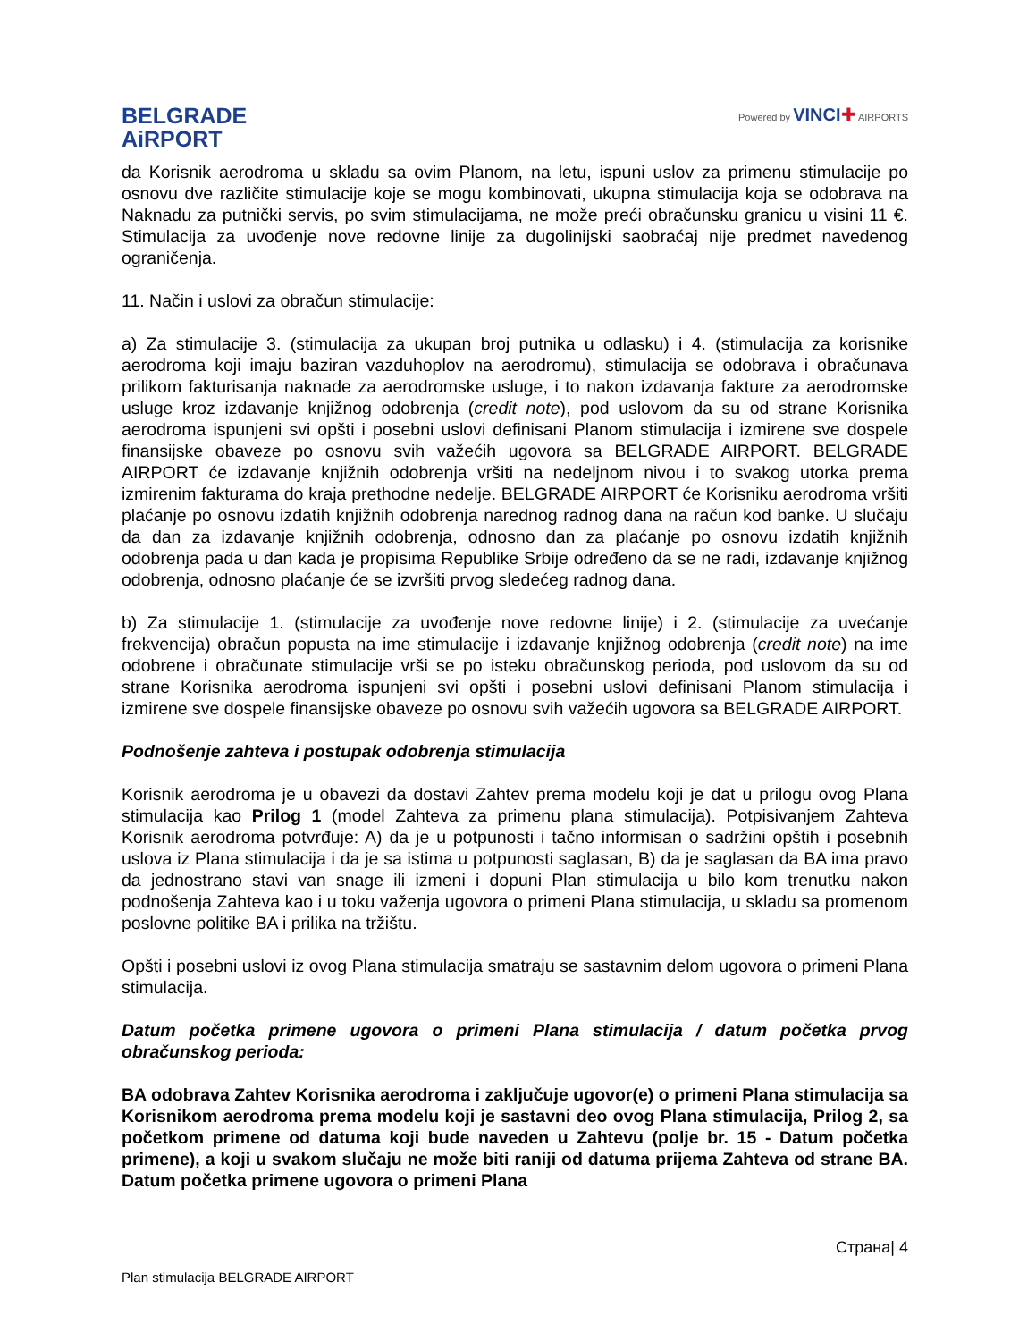BELGRADE
AiRPORT
Powered by VINCI✚ AIRPORTS
da Korisnik aerodroma u skladu sa ovim Planom, na letu, ispuni uslov za primenu stimulacije po osnovu dve različite stimulacije koje se mogu kombinovati, ukupna stimulacija koja se odobrava na Naknadu za putnički servis, po svim stimulacijama, ne može preći obračunsku granicu u visini 11 €. Stimulacija za uvođenje nove redovne linije za dugolinijski saobraćaj nije predmet navedenog ograničenja.
11. Način i uslovi za obračun stimulacije:
a) Za stimulacije 3. (stimulacija za ukupan broj putnika u odlasku) i 4. (stimulacija za korisnike aerodroma koji imaju baziran vazduhoplov na aerodromu), stimulacija se odobrava i obračunava prilikom fakturisanja naknade za aerodromske usluge, i to nakon izdavanja fakture za aerodromske usluge kroz izdavanje knjižnog odobrenja (credit note), pod uslovom da su od strane Korisnika aerodroma ispunjeni svi opšti i posebni uslovi definisani Planom stimulacija i izmirene sve dospele finansijske obaveze po osnovu svih važećih ugovora sa BELGRADE AIRPORT. BELGRADE AIRPORT će izdavanje knjižnih odobrenja vršiti na nedeljnom nivou i to svakog utorka prema izmirenim fakturama do kraja prethodne nedelje. BELGRADE AIRPORT će Korisniku aerodroma vršiti plaćanje po osnovu izdatih knjižnih odobrenja narednog radnog dana na račun kod banke. U slučaju da dan za izdavanje knjižnih odobrenja, odnosno dan za plaćanje po osnovu izdatih knjižnih odobrenja pada u dan kada je propisima Republike Srbije određeno da se ne radi, izdavanje knjižnog odobrenja, odnosno plaćanje će se izvršiti prvog sledećeg radnog dana.
b) Za stimulacije 1. (stimulacije za uvođenje nove redovne linije) i 2. (stimulacije za uvećanje frekvencija) obračun popusta na ime stimulacije i izdavanje knjižnog odobrenja (credit note) na ime odobrene i obračunate stimulacije vrši se po isteku obračunskog perioda, pod uslovom da su od strane Korisnika aerodroma ispunjeni svi opšti i posebni uslovi definisani Planom stimulacija i izmirene sve dospele finansijske obaveze po osnovu svih važećih ugovora sa BELGRADE AIRPORT.
Podnošenje zahteva i postupak odobrenja stimulacija
Korisnik aerodroma je u obavezi da dostavi Zahtev prema modelu koji je dat u prilogu ovog Plana stimulacija kao Prilog 1 (model Zahteva za primenu plana stimulacija). Potpisivanjem Zahteva Korisnik aerodroma potvrđuje: A) da je u potpunosti i tačno informisan o sadržini opštih i posebnih uslova iz Plana stimulacija i da je sa istima u potpunosti saglasan, B) da je saglasan da BA ima pravo da jednostrano stavi van snage ili izmeni i dopuni Plan stimulacija u bilo kom trenutku nakon podnošenja Zahteva kao i u toku važenja ugovora o primeni Plana stimulacija, u skladu sa promenom poslovne politike BA i prilika na tržištu.
Opšti i posebni uslovi iz ovog Plana stimulacija smatraju se sastavnim delom ugovora o primeni Plana stimulacija.
Datum početka primene ugovora o primeni Plana stimulacija / datum početka prvog obračunskog perioda:
BA odobrava Zahtev Korisnika aerodroma i zaključuje ugovor(e) o primeni Plana stimulacija sa Korisnikom aerodroma prema modelu koji je sastavni deo ovog Plana stimulacija, Prilog 2, sa početkom primene od datuma koji bude naveden u Zahtevu (polje br. 15 - Datum početka primene), a koji u svakom slučaju ne može biti raniji od datuma prijema Zahteva od strane BA. Datum početka primene ugovora o primeni Plana
Страна| 4
Plan stimulacija BELGRADE AIRPORT